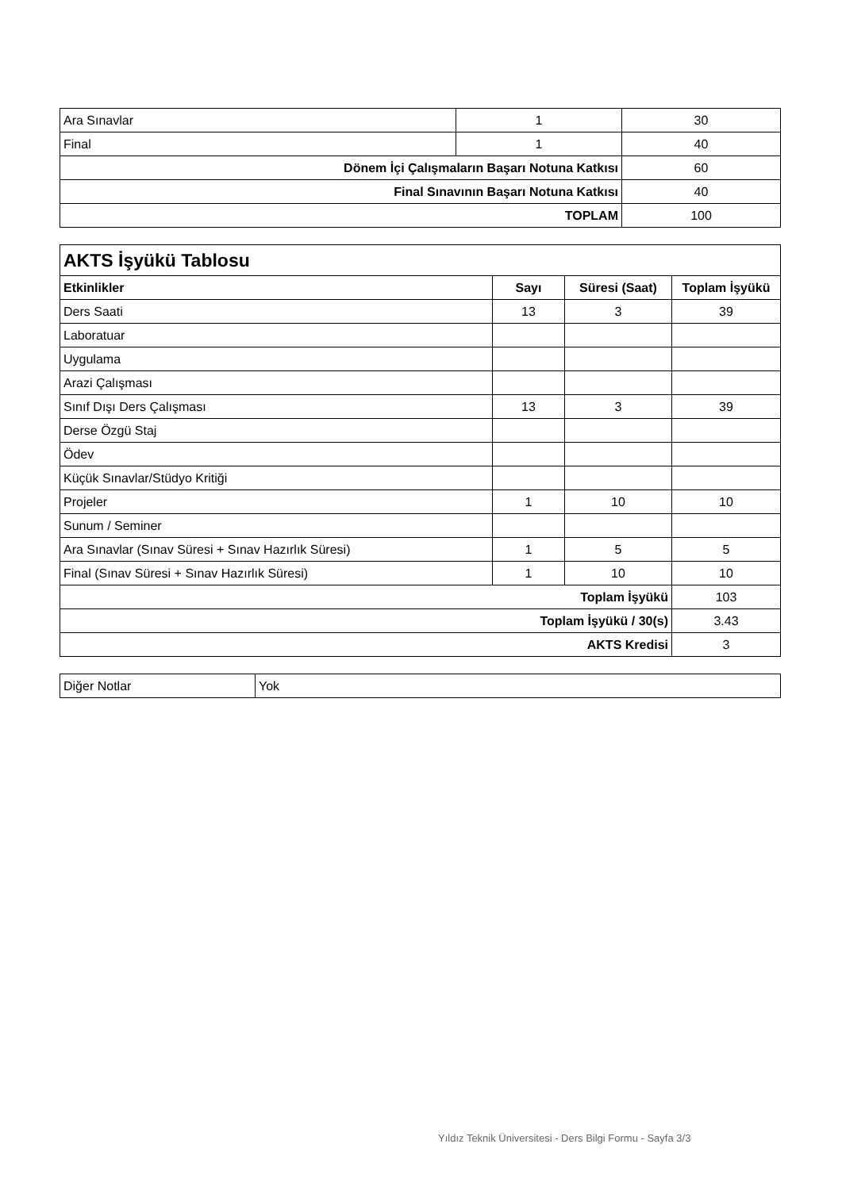| Ara Sınavlar | 1 | 30 |
| Final | 1 | 40 |
| Dönem İçi Çalışmaların Başarı Notuna Katkısı | | 60 |
| Final Sınavının Başarı Notuna Katkısı | | 40 |
| TOPLAM | | 100 |
| AKTS İşyükü Tablosu | | | |
| Etkinlikler | Sayı | Süresi (Saat) | Toplam İşyükü |
| Ders Saati | 13 | 3 | 39 |
| Laboratuar | | | |
| Uygulama | | | |
| Arazi Çalışması | | | |
| Sınıf Dışı Ders Çalışması | 13 | 3 | 39 |
| Derse Özgü Staj | | | |
| Ödev | | | |
| Küçük Sınavlar/Stüdyo Kritiği | | | |
| Projeler | 1 | 10 | 10 |
| Sunum / Seminer | | | |
| Ara Sınavlar (Sınav Süresi + Sınav Hazırlık Süresi) | 1 | 5 | 5 |
| Final (Sınav Süresi + Sınav Hazırlık Süresi) | 1 | 10 | 10 |
| Toplam İşyükü | | | 103 |
| Toplam İşyükü / 30(s) | | | 3.43 |
| AKTS Kredisi | | | 3 |
| Diğer Notlar | Yok |
Yıldız Teknik Üniversitesi - Ders Bilgi Formu - Sayfa 3/3